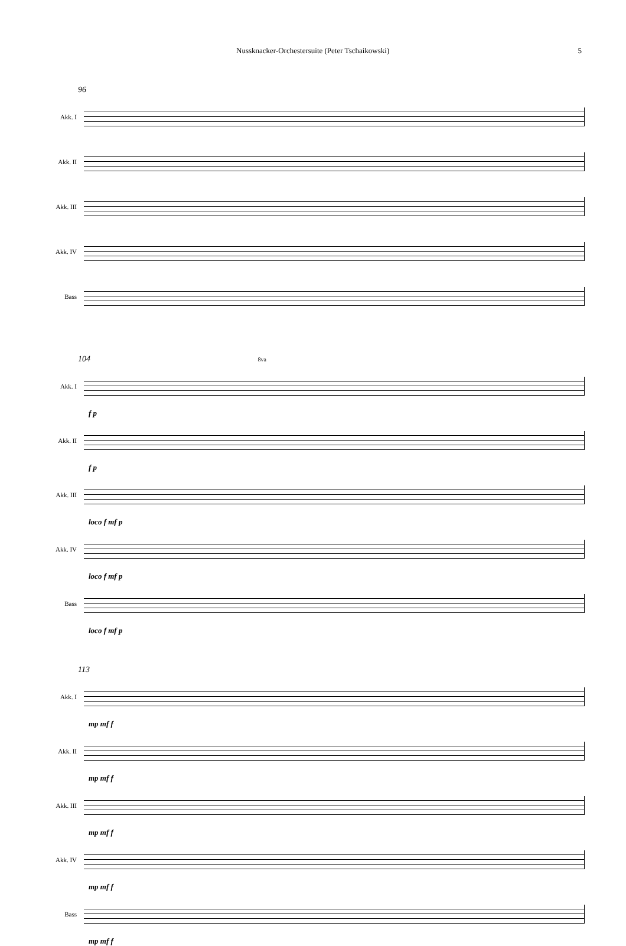Nussknacker-Orchestersuite (Peter Tschaikowski) 5
96
Akk. I
Akk. II
Akk. III
Akk. IV
Bass
104 8va
Akk. I
f p
Akk. II
f p
Akk. III
loco f mf p
Akk. IV
loco f mf p
Bass
loco f mf p
113
Akk. I
mp mf f
Akk. II
mp mf f
Akk. III
mp mf f
Akk. IV
mp mf f
Bass
mp mf f